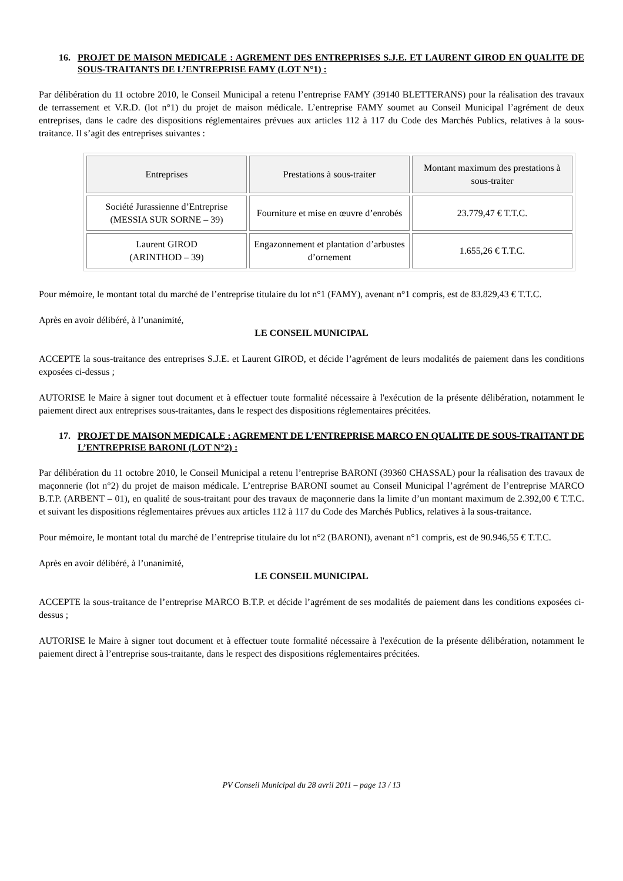16. PROJET DE MAISON MEDICALE : AGREMENT DES ENTREPRISES S.J.E. ET LAURENT GIROD EN QUALITE DE SOUS-TRAITANTS DE L’ENTREPRISE FAMY (LOT N°1) :
Par délibération du 11 octobre 2010, le Conseil Municipal a retenu l’entreprise FAMY (39140 BLETTERANS) pour la réalisation des travaux de terrassement et V.R.D. (lot n°1) du projet de maison médicale. L’entreprise FAMY soumet au Conseil Municipal l’agrément de deux entreprises, dans le cadre des dispositions réglementaires prévues aux articles 112 à 117 du Code des Marchés Publics, relatives à la sous-traitance. Il s’agit des entreprises suivantes :
| Entreprises | Prestations à sous-traiter | Montant maximum des prestations à sous-traiter |
| --- | --- | --- |
| Société Jurassienne d’Entreprise (MESSIA SUR SORNE – 39) | Fourniture et mise en œuvre d’enrobés | 23.779,47 € T.T.C. |
| Laurent GIROD (ARINTHOD – 39) | Engazonnement et plantation d’arbustes d’ornement | 1.655,26 € T.T.C. |
Pour mémoire, le montant total du marché de l’entreprise titulaire du lot n°1 (FAMY), avenant n°1 compris, est de 83.829,43 € T.T.C.
Après en avoir délibéré, à l’unanimité,
LE CONSEIL MUNICIPAL
ACCEPTE la sous-traitance des entreprises S.J.E. et Laurent GIROD, et décide l’agrément de leurs modalités de paiement dans les conditions exposées ci-dessus ;
AUTORISE le Maire à signer tout document et à effectuer toute formalité nécessaire à l'exécution de la présente délibération, notamment le paiement direct aux entreprises sous-traitantes, dans le respect des dispositions réglementaires précitées.
17. PROJET DE MAISON MEDICALE : AGREMENT DE L’ENTREPRISE MARCO EN QUALITE DE SOUS-TRAITANT DE L’ENTREPRISE BARONI (LOT N°2) :
Par délibération du 11 octobre 2010, le Conseil Municipal a retenu l’entreprise BARONI (39360 CHASSAL) pour la réalisation des travaux de maçonnerie (lot n°2) du projet de maison médicale. L’entreprise BARONI soumet au Conseil Municipal l’agrément de l’entreprise MARCO B.T.P. (ARBENT – 01), en qualité de sous-traitant pour des travaux de maçonnerie dans la limite d’un montant maximum de 2.392,00 € T.T.C. et suivant les dispositions réglementaires prévues aux articles 112 à 117 du Code des Marchés Publics, relatives à la sous-traitance.
Pour mémoire, le montant total du marché de l’entreprise titulaire du lot n°2 (BARONI), avenant n°1 compris, est de 90.946,55 € T.T.C.
Après en avoir délibéré, à l’unanimité,
LE CONSEIL MUNICIPAL
ACCEPTE la sous-traitance de l’entreprise MARCO B.T.P. et décide l’agrément de ses modalités de paiement dans les conditions exposées ci-dessus ;
AUTORISE le Maire à signer tout document et à effectuer toute formalité nécessaire à l'exécution de la présente délibération, notamment le paiement direct à l’entreprise sous-traitante, dans le respect des dispositions réglementaires précitées.
PV Conseil Municipal du 28 avril 2011 – page 13 / 13